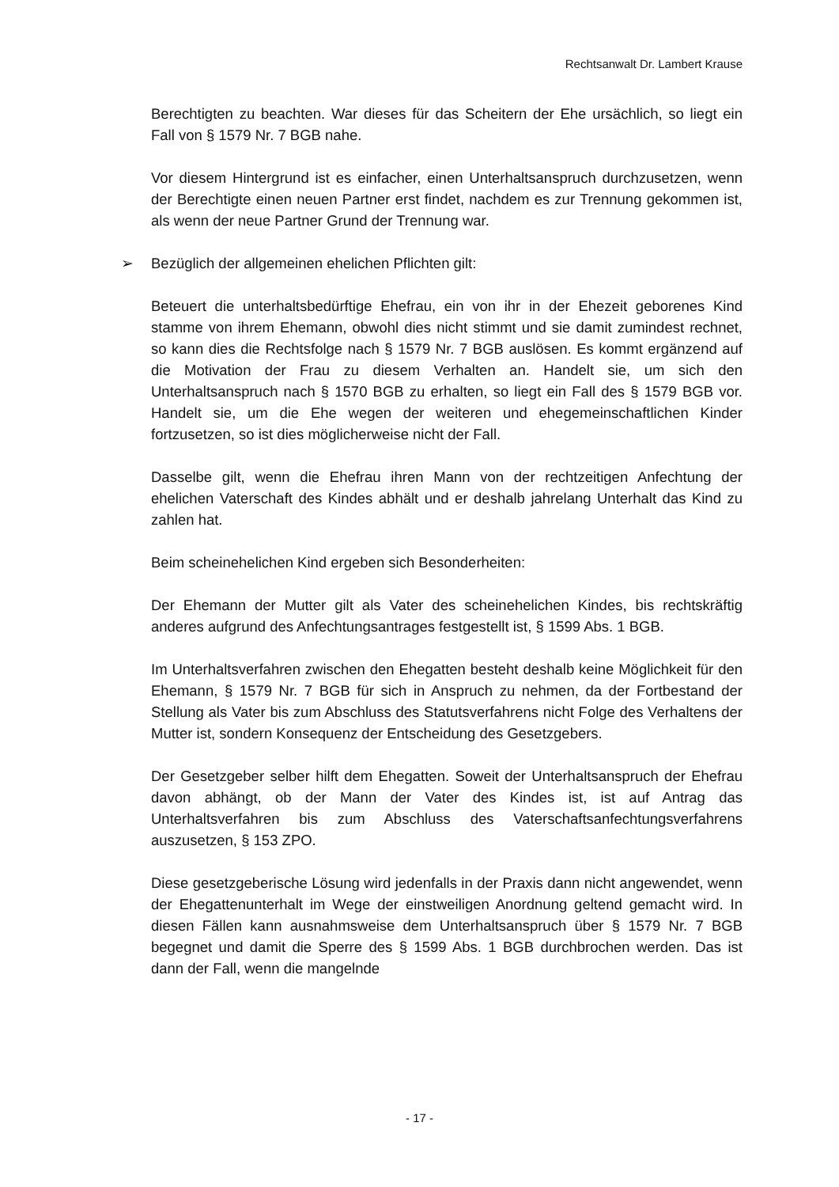Rechtsanwalt Dr. Lambert Krause
Berechtigten zu beachten. War dieses für das Scheitern der Ehe ursächlich, so liegt ein Fall von § 1579 Nr. 7 BGB nahe.
Vor diesem Hintergrund ist es einfacher, einen Unterhaltsanspruch durchzusetzen, wenn der Berechtigte einen neuen Partner erst findet, nachdem es zur Trennung gekommen ist, als wenn der neue Partner Grund der Trennung war.
➢ Bezüglich der allgemeinen ehelichen Pflichten gilt:
Beteuert die unterhaltsbedürftige Ehefrau, ein von ihr in der Ehezeit geborenes Kind stamme von ihrem Ehemann, obwohl dies nicht stimmt und sie damit zumindest rechnet, so kann dies die Rechtsfolge nach § 1579 Nr. 7 BGB auslösen. Es kommt ergänzend auf die Motivation der Frau zu diesem Verhalten an. Handelt sie, um sich den Unterhaltsanspruch nach § 1570 BGB zu erhalten, so liegt ein Fall des § 1579 BGB vor. Handelt sie, um die Ehe wegen der weiteren und ehegemeinschaftlichen Kinder fortzusetzen, so ist dies möglicherweise nicht der Fall.
Dasselbe gilt, wenn die Ehefrau ihren Mann von der rechtzeitigen Anfechtung der ehelichen Vaterschaft des Kindes abhält und er deshalb jahrelang Unterhalt das Kind zu zahlen hat.
Beim scheinehelichen Kind ergeben sich Besonderheiten:
Der Ehemann der Mutter gilt als Vater des scheinehelichen Kindes, bis rechtskräftig anderes aufgrund des Anfechtungsantrages festgestellt ist, § 1599 Abs. 1 BGB.
Im Unterhaltsverfahren zwischen den Ehegatten besteht deshalb keine Möglichkeit für den Ehemann, § 1579 Nr. 7 BGB für sich in Anspruch zu nehmen, da der Fortbestand der Stellung als Vater bis zum Abschluss des Statutsverfahrens nicht Folge des Verhaltens der Mutter ist, sondern Konsequenz der Entscheidung des Gesetzgebers.
Der Gesetzgeber selber hilft dem Ehegatten. Soweit der Unterhaltsanspruch der Ehefrau davon abhängt, ob der Mann der Vater des Kindes ist, ist auf Antrag das Unterhaltsverfahren bis zum Abschluss des Vaterschaftsanfechtungsverfahrens auszusetzen, § 153 ZPO.
Diese gesetzgeberische Lösung wird jedenfalls in der Praxis dann nicht angewendet, wenn der Ehegattenunterhalt im Wege der einstweiligen Anordnung geltend gemacht wird. In diesen Fällen kann ausnahmsweise dem Unterhaltsanspruch über § 1579 Nr. 7 BGB begegnet und damit die Sperre des § 1599 Abs. 1 BGB durchbrochen werden. Das ist dann der Fall, wenn die mangelnde
- 17 -